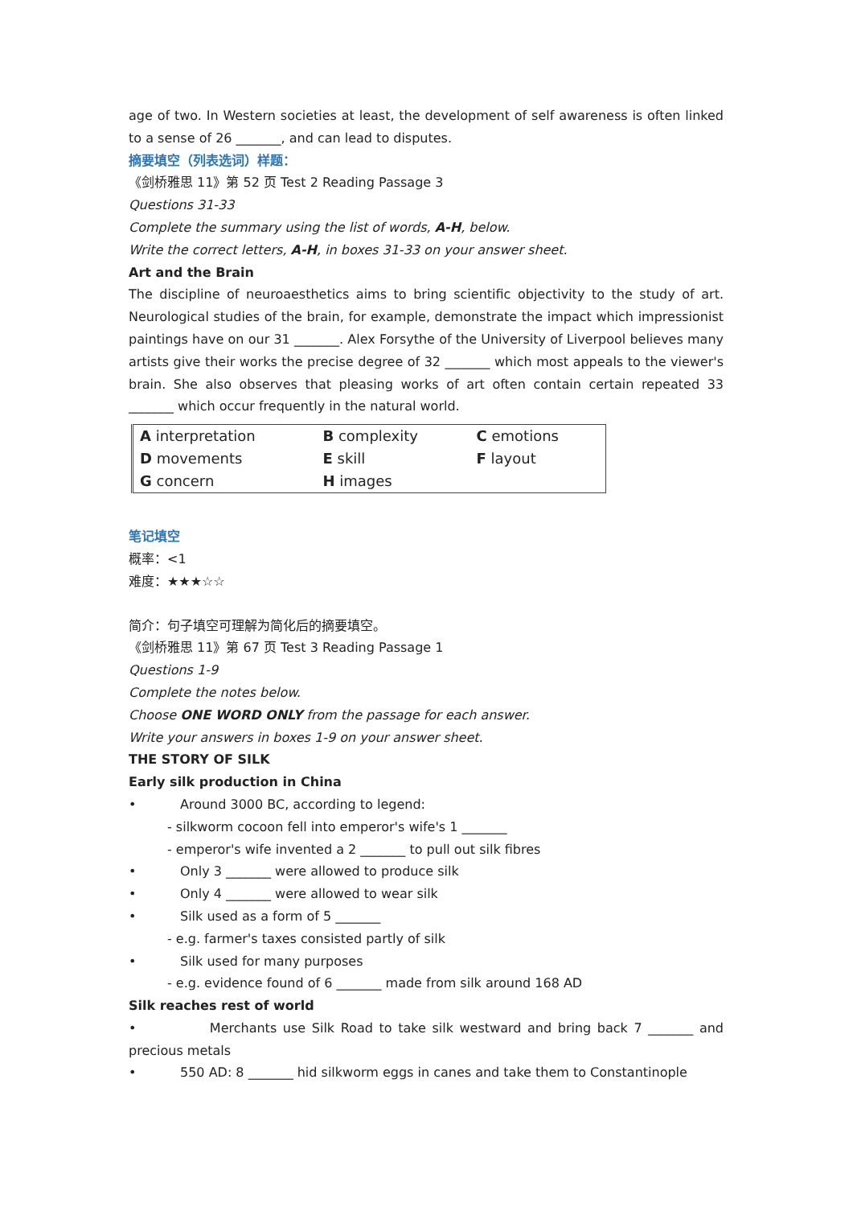age of two. In Western societies at least, the development of self awareness is often linked to a sense of 26 _______, and can lead to disputes.
摘要填空（列表选词）样题：
《剑桥雅思 11》第 52 页 Test 2 Reading Passage 3
Questions 31-33
Complete the summary using the list of words, A-H, below.
Write the correct letters, A-H, in boxes 31-33 on your answer sheet.
Art and the Brain
The discipline of neuroaesthetics aims to bring scientific objectivity to the study of art. Neurological studies of the brain, for example, demonstrate the impact which impressionist paintings have on our 31 _______. Alex Forsythe of the University of Liverpool believes many artists give their works the precise degree of 32 _______ which most appeals to the viewer's brain. She also observes that pleasing works of art often contain certain repeated 33 _______ which occur frequently in the natural world.
| A interpretation | B complexity | C emotions |
| D movements | E skill | F layout |
| G concern | H images | |
笔记填空
概率：<1
难度：★★★☆☆
简介：句子填空可理解为简化后的摘要填空。
《剑桥雅思 11》第 67 页 Test 3 Reading Passage 1
Questions 1-9
Complete the notes below.
Choose ONE WORD ONLY from the passage for each answer.
Write your answers in boxes 1-9 on your answer sheet.
THE STORY OF SILK
Early silk production in China
• Around 3000 BC, according to legend:
- silkworm cocoon fell into emperor's wife's 1 _______
- emperor's wife invented a 2 _______ to pull out silk fibres
• Only 3 _______ were allowed to produce silk
• Only 4 _______ were allowed to wear silk
• Silk used as a form of 5 _______
- e.g. farmer's taxes consisted partly of silk
• Silk used for many purposes
- e.g. evidence found of 6 _______ made from silk around 168 AD
Silk reaches rest of world
• Merchants use Silk Road to take silk westward and bring back 7 _______ and precious metals
• 550 AD: 8 _______ hid silkworm eggs in canes and take them to Constantinople